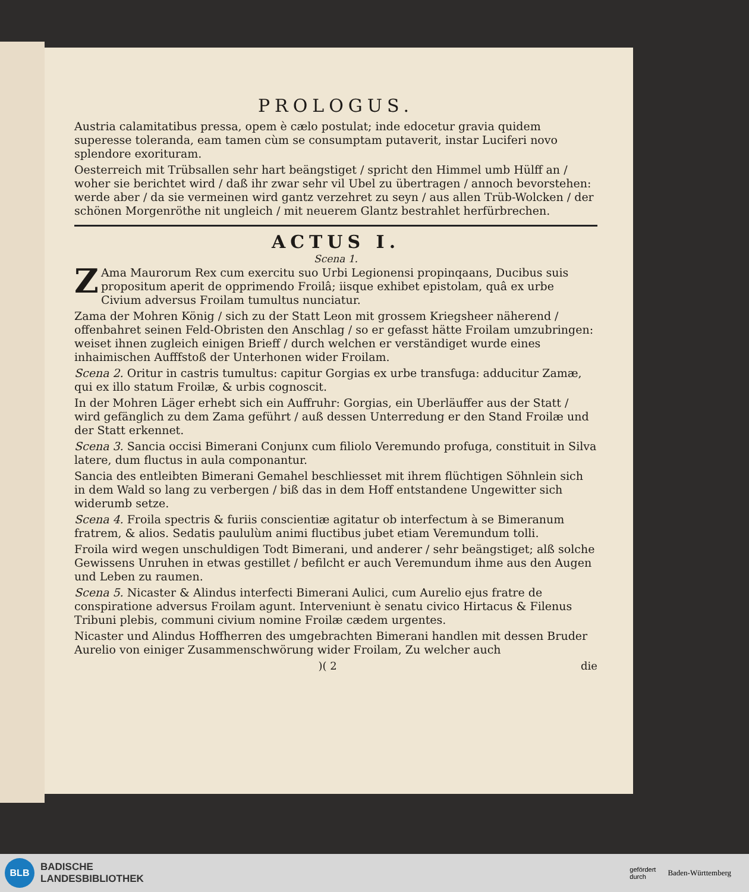PROLOGUS.
Austria calamitatibus pressa, opem è cælo postulat; inde edocetur gravia quidem superesse toleranda, eam tamen cùm se consumptam putaverit, instar Luciferi novo splendore exorituram.
Oesterreich mit Trübsallen sehr hart beängstiget / spricht den Himmel umb Hülff an / woher sie berichtet wird / daß ihr zwar sehr vil Ubel zu übertragen / annoch bevorstehen: werde aber / da sie vermeinen wird gantz verzehret zu seyn / aus allen Trüb-Wolcken / der schönen Morgenröthe nit ungleich / mit neuerem Glantz bestrahlet herfürbrechen.
ACTUS I.
Scena 1.
ZAma Maurorum Rex cum exercitu suo Urbi Legionensi propinqaans, Ducibus suis propositum aperit de opprimendo Froilâ; iisque exhibet epistolam, quâ ex urbe Civium adversus Froilam tumultus nunciatur.
Zama der Mohren König / sich zu der Statt Leon mit grossem Kriegsheer nähe­rend / offenbahret seinen Feld-Obristen den Anschlag / so er gefasst hätte Froilam umzubringen: weiset ihnen zugleich einigen Brieff / durch welchen er verständiget wurde eines inhaimischen Aufffstoß der Unterhonen wider Froilam.
Scena 2. Oritur in castris tumultus: capitur Gorgias ex urbe transfuga: adducitur Zamæ, qui ex illo statum Froilæ, & urbis cognoscit.
In der Mohren Läger erhebt sich ein Auffruhr: Gorgias, ein Uberläuffer aus der Statt / wird gefänglich zu dem Zama geführt / auß dessen Unterredung er den Stand Froilæ und der Statt erkennet.
Scena 3. Sancia occisi Bimerani Conjunx cum filiolo Veremundo profuga, constituit in Silva latere, dum fluctus in aula componantur.
Sancia des entleibten Bimerani Gemahel beschliesset mit ihrem flüchtigen Söhnlein sich in dem Wald so lang zu verbergen / biß das in dem Hoff entstandene Ungewitter sich widerumb setze.
Scena 4. Froila spectris & furiis conscientiæ agitatur ob interfectum à se Bimeranum fratrem, & alios. Sedatis paululùm animi fluctibus jubet etiam Veremundum tolli.
Froila wird wegen unschuldigen Todt Bimerani, und anderer / sehr beängstiget; alß solche Gewissens Unruhen in etwas gestillet / befilcht er auch Veremundum ihme aus den Augen und Leben zu raumen.
Scena 5. Nicaster & Alindus interfecti Bimerani Aulici, cum Aurelio ejus fratre de conspiratione adversus Froilam agunt. Interveniunt è senatu civico Hirtacus & Filenus Tribuni plebis, communi civium nomine Froilæ cædem urgentes.
Nicaster und Alindus Hoffherren des umgebrachten Bimerani handlen mit dessen Bruder Aurelio von einiger Zusammenschwörung wider Froilam, Zu welcher auch
)( 2 die
BLB
BADISCHE
LANDESBIBLIOTHEK
gefördert
durch
Baden-Württemberg